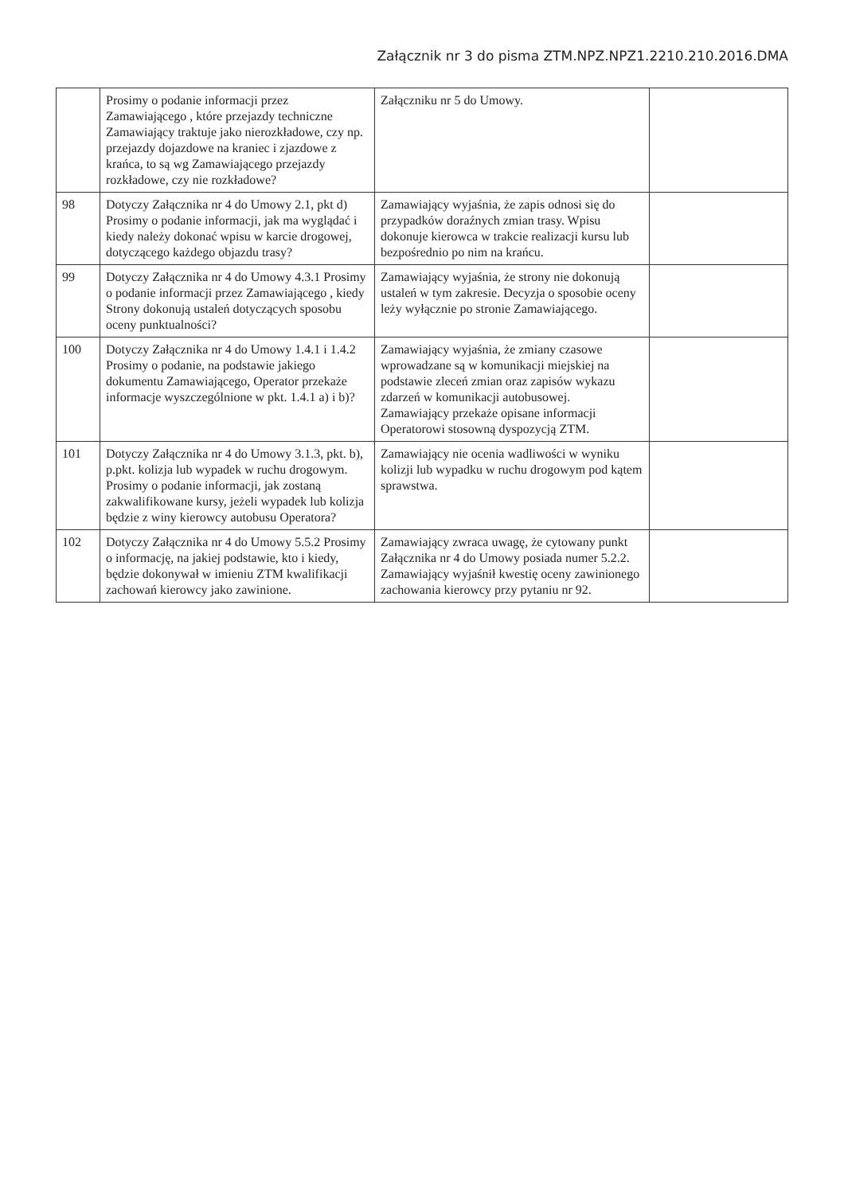Załącznik nr 3 do pisma ZTM.NPZ.NPZ1.2210.210.2016.DMA
| | Prosimy o podanie informacji przez Zamawiającego , które przejazdy techniczne Zamawiający traktuje jako nierozkładowe, czy np. przejazdy dojazdowe na kraniec i zjazdowe z krańca, to są wg Zamawiającego przejazdy rozkładowe, czy nie rozkładowe? | Załączniku nr 5 do Umowy. | |
| 98 | Dotyczy Załącznika nr 4 do Umowy 2.1, pkt d) Prosimy o podanie informacji, jak ma wyglądać i kiedy należy dokonać wpisu w karcie drogowej, dotyczącego każdego objazdu trasy? | Zamawiający wyjaśnia, że zapis odnosi się do przypadków doraźnych zmian trasy. Wpisu dokonuje kierowca w trakcie realizacji kursu lub bezpośrednio po nim na krańcu. | |
| 99 | Dotyczy Załącznika nr 4 do Umowy 4.3.1 Prosimy o podanie informacji przez Zamawiającego , kiedy Strony dokonują ustaleń dotyczących sposobu oceny punktualności? | Zamawiający wyjaśnia, że strony nie dokonują ustaleń w tym zakresie. Decyzja o sposobie oceny leży wyłącznie po stronie Zamawiającego. | |
| 100 | Dotyczy Załącznika nr 4 do Umowy 1.4.1 i 1.4.2 Prosimy o podanie, na podstawie jakiego dokumentu Zamawiającego, Operator przekaże informacje wyszczególnione w pkt. 1.4.1 a) i b)? | Zamawiający wyjaśnia, że zmiany czasowe wprowadzane są w komunikacji miejskiej na podstawie zleceń zmian oraz zapisów wykazu zdarzeń w komunikacji autobusowej. Zamawiający przekaże opisane informacji Operatorowi stosowną dyspozycją ZTM. | |
| 101 | Dotyczy Załącznika nr 4 do Umowy 3.1.3, pkt. b), p.pkt. kolizja lub wypadek w ruchu drogowym. Prosimy o podanie informacji, jak zostaną zakwalifikowane kursy, jeżeli wypadek lub kolizja będzie z winy kierowcy autobusu Operatora? | Zamawiający nie ocenia wadliwości w wyniku kolizji lub wypadku w ruchu drogowym pod kątem sprawstwa. | |
| 102 | Dotyczy Załącznika nr 4 do Umowy 5.5.2 Prosimy o informację, na jakiej podstawie, kto i kiedy, będzie dokonywał w imieniu ZTM kwalifikacji zachowań kierowcy jako zawinione. | Zamawiający zwraca uwagę, że cytowany punkt Załącznika nr 4 do Umowy posiada numer 5.2.2. Zamawiający wyjaśnił kwestię oceny zawinionego zachowania kierowcy przy pytaniu nr 92. | |